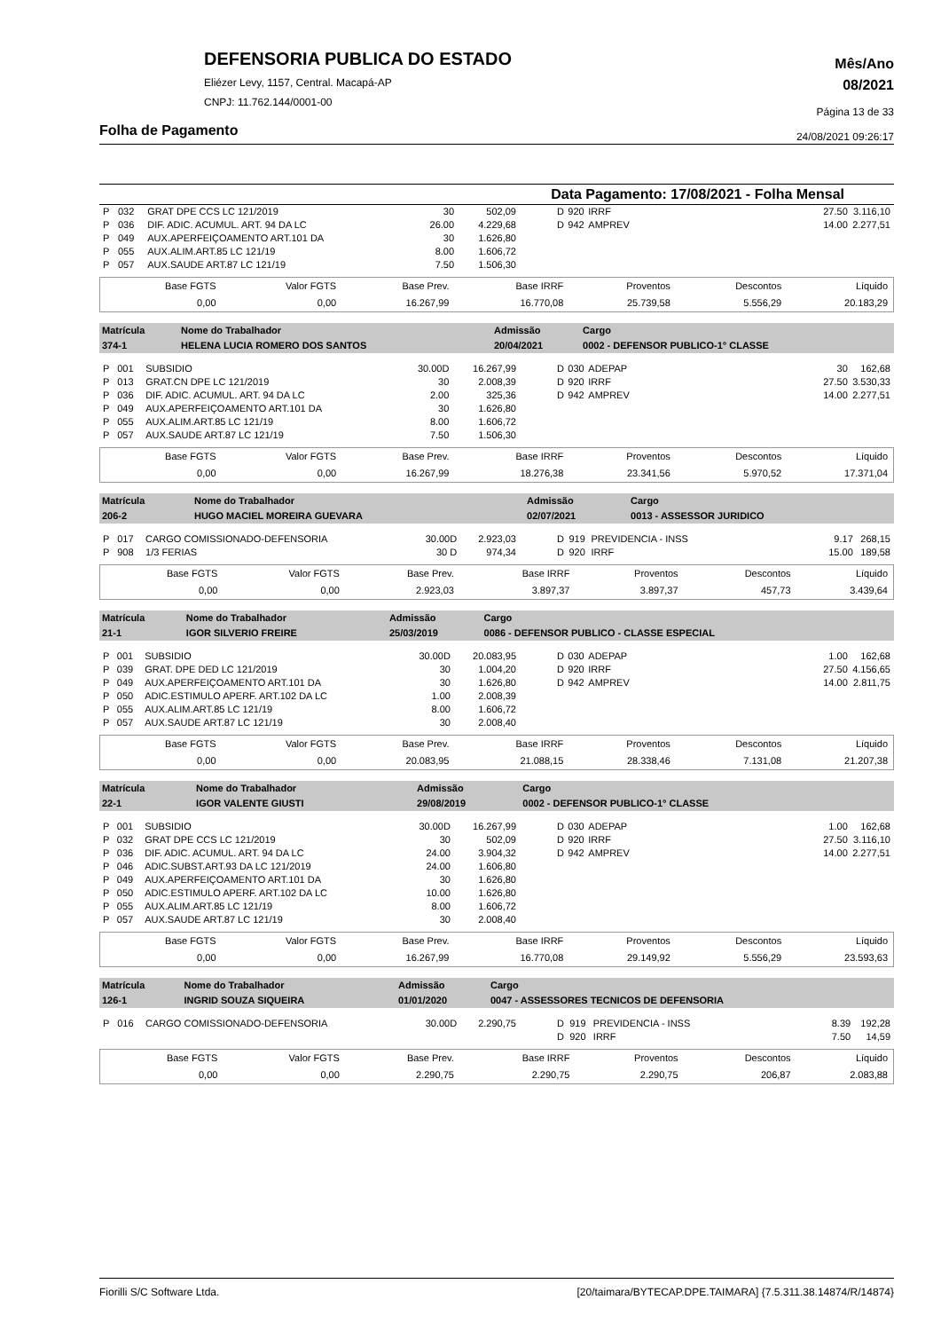Mês/Ano
08/2021
Página 13 de 33
24/08/2021 09:26:17
DEFENSORIA PUBLICA DO ESTADO
Eliézer Levy, 1157, Central. Macapá-AP
CNPJ: 11.762.144/0001-00
Folha de Pagamento
Data Pagamento: 17/08/2021 - Folha Mensal
| / P / 032 / GRAT DPE CCS LC 121/2019 / 30 / 502,09 / / P / 036 / DIF. ADIC. ACUMUL. ART. 94 DA LC / 26.00 / 4.229,68 / / P / 049 / AUX.APERFEIÇOAMENTO ART.101 DA / 30 / 1.626,80 / / P / 055 / AUX.ALIM.ART.85 LC 121/19 / 8.00 / 1.606,72 / / P / 057 / AUX.SAUDE ART.87 LC 121/19 / 7.50 / 1.506,30 / | / D / 920 / IRRF / 27.50 / 3.116,10 / / D / 942 / AMPREV / 14.00 / 2.277,51 / |
| Base FGTS | Valor FGTS | Base Prev. | Base IRRF | Proventos | Descontos | Líquido |
| 0,00 | 0,00 | 16.267,99 | 16.770,08 | 25.739,58 | 5.556,29 | 20.183,29 |
| Matrícula | Nome do Trabalhador | Admissão | Cargo |
| 374-1 | HELENA LUCIA ROMERO DOS SANTOS | 20/04/2021 | 0002 - DEFENSOR PUBLICO-1° CLASSE |
| / P / 001 / SUBSIDIO / 30.00D / 16.267,99 / / P / 013 / GRAT.CN DPE LC 121/2019 / 30 / 2.008,39 / / P / 036 / DIF. ADIC. ACUMUL. ART. 94 DA LC / 2.00 / 325,36 / / P / 049 / AUX.APERFEIÇOAMENTO ART.101 DA / 30 / 1.626,80 / / P / 055 / AUX.ALIM.ART.85 LC 121/19 / 8.00 / 1.606,72 / / P / 057 / AUX.SAUDE ART.87 LC 121/19 / 7.50 / 1.506,30 / | / D / 030 / ADEPAP / 30 / 162,68 / / D / 920 / IRRF / 27.50 / 3.530,33 / / D / 942 / AMPREV / 14.00 / 2.277,51 / |
| Base FGTS | Valor FGTS | Base Prev. | Base IRRF | Proventos | Descontos | Líquido |
| 0,00 | 0,00 | 16.267,99 | 18.276,38 | 23.341,56 | 5.970,52 | 17.371,04 |
| Matrícula | Nome do Trabalhador | Admissão | Cargo |
| 206-2 | HUGO MACIEL MOREIRA GUEVARA | 02/07/2021 | 0013 - ASSESSOR JURIDICO |
| / P / 017 / CARGO COMISSIONADO-DEFENSORIA / 30.00D / 2.923,03 / / P / 908 / 1/3 FERIAS / 30 D / 974,34 / | / D / 919 / PREVIDENCIA - INSS / 9.17 / 268,15 / / D / 920 / IRRF / 15.00 / 189,58 / |
| Base FGTS | Valor FGTS | Base Prev. | Base IRRF | Proventos | Descontos | Líquido |
| 0,00 | 0,00 | 2.923,03 | 3.897,37 | 3.897,37 | 457,73 | 3.439,64 |
| Matrícula | Nome do Trabalhador | Admissão | Cargo |
| 21-1 | IGOR SILVERIO FREIRE | 25/03/2019 | 0086 - DEFENSOR PUBLICO - CLASSE ESPECIAL |
| / P / 001 / SUBSIDIO / 30.00D / 20.083,95 / / P / 039 / GRAT. DPE DED LC 121/2019 / 30 / 1.004,20 / / P / 049 / AUX.APERFEIÇOAMENTO ART.101 DA / 30 / 1.626,80 / / P / 050 / ADIC.ESTIMULO APERF. ART.102 DA LC / 1.00 / 2.008,39 / / P / 055 / AUX.ALIM.ART.85 LC 121/19 / 8.00 / 1.606,72 / / P / 057 / AUX.SAUDE ART.87 LC 121/19 / 30 / 2.008,40 / | / D / 030 / ADEPAP / 1.00 / 162,68 / / D / 920 / IRRF / 27.50 / 4.156,65 / / D / 942 / AMPREV / 14.00 / 2.811,75 / |
| Base FGTS | Valor FGTS | Base Prev. | Base IRRF | Proventos | Descontos | Líquido |
| 0,00 | 0,00 | 20.083,95 | 21.088,15 | 28.338,46 | 7.131,08 | 21.207,38 |
| Matrícula | Nome do Trabalhador | Admissão | Cargo |
| 22-1 | IGOR VALENTE GIUSTI | 29/08/2019 | 0002 - DEFENSOR PUBLICO-1° CLASSE |
| / P / 001 / SUBSIDIO / 30.00D / 16.267,99 / / P / 032 / GRAT DPE CCS LC 121/2019 / 30 / 502,09 / / P / 036 / DIF. ADIC. ACUMUL. ART. 94 DA LC / 24.00 / 3.904,32 / / P / 046 / ADIC.SUBST.ART.93 DA LC 121/2019 / 24.00 / 1.606,80 / / P / 049 / AUX.APERFEIÇOAMENTO ART.101 DA / 30 / 1.626,80 / / P / 050 / ADIC.ESTIMULO APERF. ART.102 DA LC / 10.00 / 1.626,80 / / P / 055 / AUX.ALIM.ART.85 LC 121/19 / 8.00 / 1.606,72 / / P / 057 / AUX.SAUDE ART.87 LC 121/19 / 30 / 2.008,40 / | / D / 030 / ADEPAP / 1.00 / 162,68 / / D / 920 / IRRF / 27.50 / 3.116,10 / / D / 942 / AMPREV / 14.00 / 2.277,51 / |
| Base FGTS | Valor FGTS | Base Prev. | Base IRRF | Proventos | Descontos | Líquido |
| 0,00 | 0,00 | 16.267,99 | 16.770,08 | 29.149,92 | 5.556,29 | 23.593,63 |
| Matrícula | Nome do Trabalhador | Admissão | Cargo |
| 126-1 | INGRID SOUZA SIQUEIRA | 01/01/2020 | 0047 - ASSESSORES TECNICOS DE DEFENSORIA |
| / P / 016 / CARGO COMISSIONADO-DEFENSORIA / 30.00D / 2.290,75 / | / D / 919 / PREVIDENCIA - INSS / 8.39 / 192,28 / / D / 920 / IRRF / 7.50 / 14,59 / |
| Base FGTS | Valor FGTS | Base Prev. | Base IRRF | Proventos | Descontos | Líquido |
| 0,00 | 0,00 | 2.290,75 | 2.290,75 | 2.290,75 | 206,87 | 2.083,88 |
Fiorilli S/C Software Ltda. [20/taimara/BYTECAP.DPE.TAIMARA] {7.5.311.38.14874/R/14874}